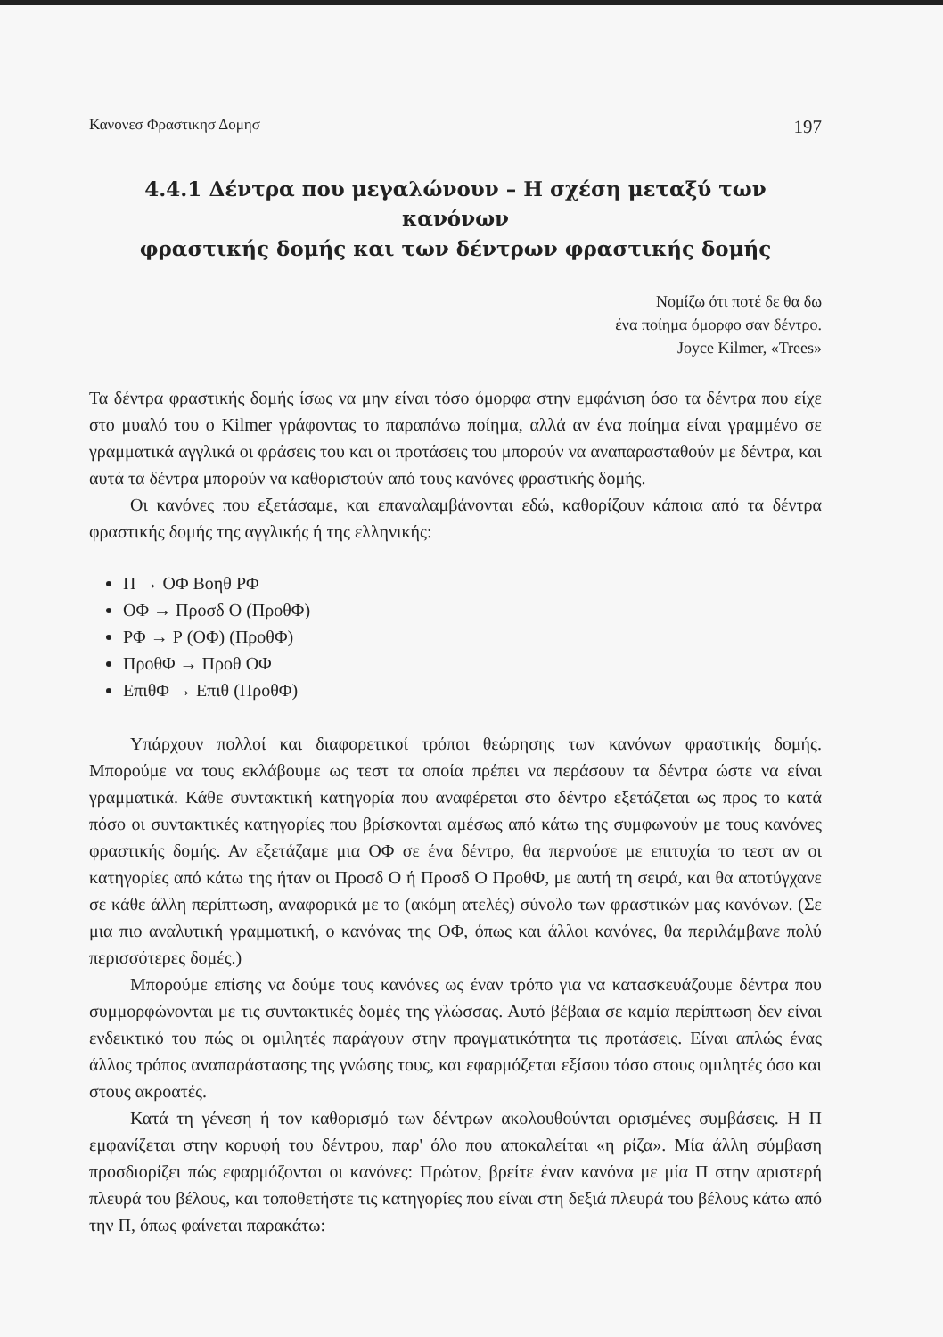Κανονεσ Φραστικησ Δομησ 197
4.4.1 Δέντρα που μεγαλώνουν – Η σχέση μεταξύ των κανόνων
φραστικής δομής και των δέντρων φραστικής δομής
Νομίζω ότι ποτέ δε θα δω
ένα ποίημα όμορφο σαν δέντρο.
Joyce Kilmer, «Trees»
Τα δέντρα φραστικής δομής ίσως να μην είναι τόσο όμορφα στην εμφάνιση όσο τα δέντρα που είχε στο μυαλό του ο Kilmer γράφοντας το παραπάνω ποίημα, αλλά αν ένα ποίημα είναι γραμμένο σε γραμματικά αγγλικά οι φράσεις του και οι προτάσεις του μπορούν να αναπαρασταθούν με δέντρα, και αυτά τα δέντρα μπορούν να καθοριστούν από τους κανόνες φραστικής δομής.
Οι κανόνες που εξετάσαμε, και επαναλαμβάνονται εδώ, καθορίζουν κάποια από τα δέντρα φραστικής δομής της αγγλικής ή της ελληνικής:
Π → ΟΦ Βοηθ ΡΦ
ΟΦ → Προσδ Ο (ΠροθΦ)
ΡΦ → Ρ (ΟΦ) (ΠροθΦ)
ΠροθΦ → Προθ ΟΦ
ΕπιθΦ → Επιθ (ΠροθΦ)
Υπάρχουν πολλοί και διαφορετικοί τρόποι θεώρησης των κανόνων φραστικής δομής. Μπορούμε να τους εκλάβουμε ως τεστ τα οποία πρέπει να περάσουν τα δέντρα ώστε να είναι γραμματικά. Κάθε συντακτική κατηγορία που αναφέρεται στο δέντρο εξετάζεται ως προς το κατά πόσο οι συντακτικές κατηγορίες που βρίσκονται αμέσως από κάτω της συμφωνούν με τους κανόνες φραστικής δομής. Αν εξετάζαμε μια ΟΦ σε ένα δέντρο, θα περνούσε με επιτυχία το τεστ αν οι κατηγορίες από κάτω της ήταν οι Προσδ Ο ή Προσδ Ο ΠροθΦ, με αυτή τη σειρά, και θα αποτύγχανε σε κάθε άλλη περίπτωση, αναφορικά με το (ακόμη ατελές) σύνολο των φραστικών μας κανόνων. (Σε μια πιο αναλυτική γραμματική, ο κανόνας της ΟΦ, όπως και άλλοι κανόνες, θα περιλάμβανε πολύ περισσότερες δομές.)
Μπορούμε επίσης να δούμε τους κανόνες ως έναν τρόπο για να κατασκευάζουμε δέντρα που συμμορφώνονται με τις συντακτικές δομές της γλώσσας. Αυτό βέβαια σε καμία περίπτωση δεν είναι ενδεικτικό του πώς οι ομιλητές παράγουν στην πραγματικότητα τις προτάσεις. Είναι απλώς ένας άλλος τρόπος αναπαράστασης της γνώσης τους, και εφαρμόζεται εξίσου τόσο στους ομιλητές όσο και στους ακροατές.
Κατά τη γένεση ή τον καθορισμό των δέντρων ακολουθούνται ορισμένες συμβάσεις. Η Π εμφανίζεται στην κορυφή του δέντρου, παρ' όλο που αποκαλείται «η ρίζα». Μία άλλη σύμβαση προσδιορίζει πώς εφαρμόζονται οι κανόνες: Πρώτον, βρείτε έναν κανόνα με μία Π στην αριστερή πλευρά του βέλους, και τοποθετήστε τις κατηγορίες που είναι στη δεξιά πλευρά του βέλους κάτω από την Π, όπως φαίνεται παρακάτω: